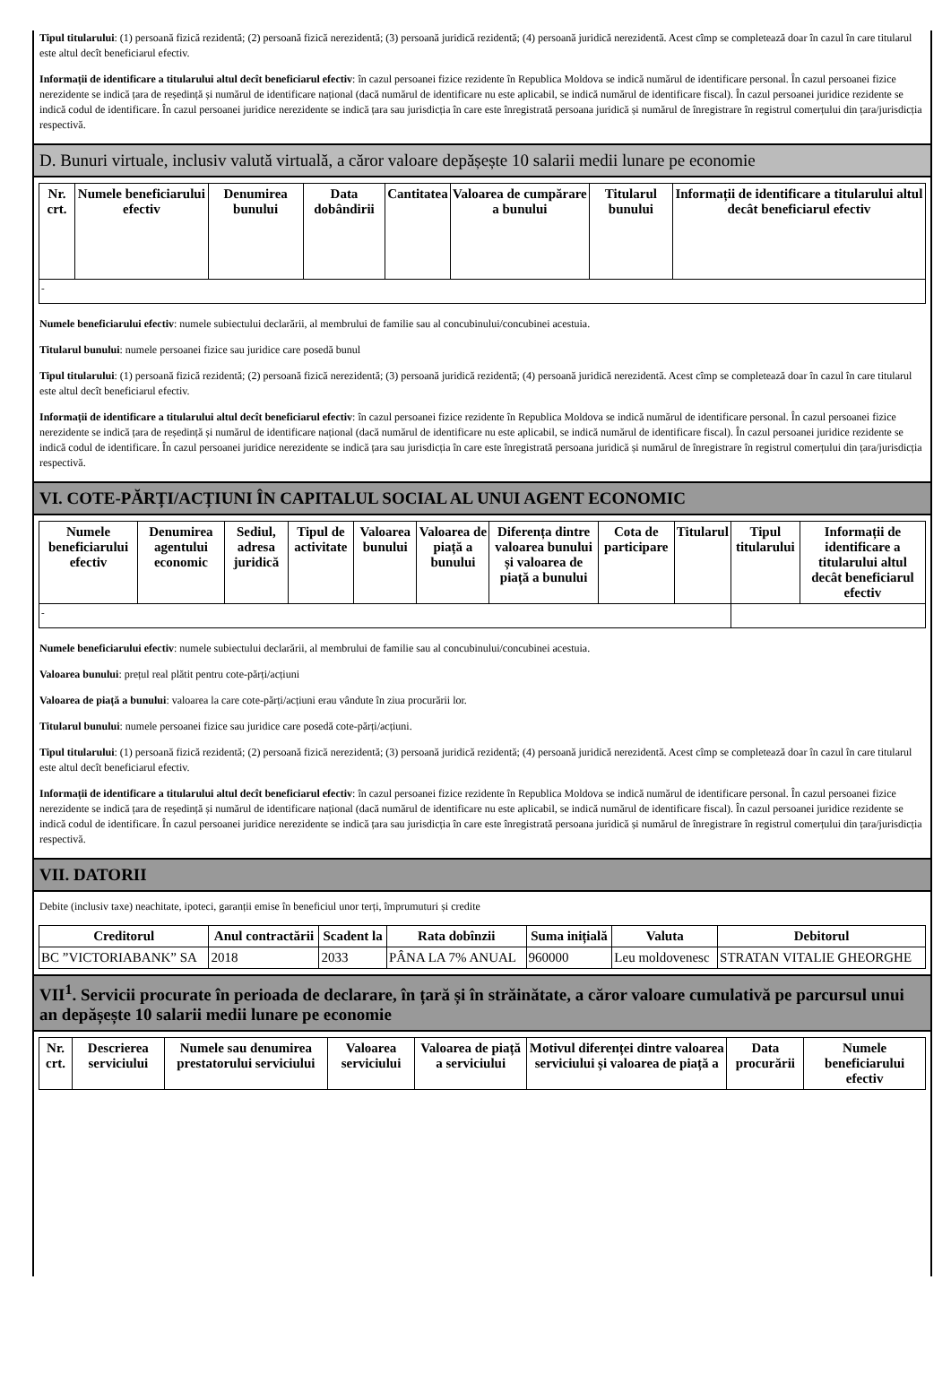Tipul titularului: (1) persoană fizică rezidentă; (2) persoană fizică nerezidentă; (3) persoană juridică rezidentă; (4) persoană juridică nerezidentă. Acest cîmp se completează doar în cazul în care titularul este altul decît beneficiarul efectiv.
Informații de identificare a titularului altul decît beneficiarul efectiv: în cazul persoanei fizice rezidente în Republica Moldova se indică numărul de identificare personal. În cazul persoanei fizice nerezidente se indică țara de reședință și numărul de identificare național (dacă numărul de identificare nu este aplicabil, se indică numărul de identificare fiscal). În cazul persoanei juridice rezidente se indică codul de identificare. În cazul persoanei juridice nerezidente se indică țara sau jurisdicția în care este înregistrată persoana juridică și numărul de înregistrare în registrul comerțului din țara/jurisdicția respectivă.
D. Bunuri virtuale, inclusiv valută virtuală, a căror valoare depășește 10 salarii medii lunare pe economie
| Nr. crt. | Numele beneficiarului efectiv | Denumirea bunului | Data dobândirii | Cantitatea | Valoarea de cumpărare a bunului | Titularul bunului | Informații de identificare a titularului altul decât beneficiarul efectiv |
| --- | --- | --- | --- | --- | --- | --- | --- |
| - | | | | | | | |
Numele beneficiarului efectiv: numele subiectului declarării, al membrului de familie sau al concubinului/concubinei acestuia.
Titularul bunului: numele persoanei fizice sau juridice care posedă bunul
Tipul titularului: (1) persoană fizică rezidentă; (2) persoană fizică nerezidentă; (3) persoană juridică rezidentă; (4) persoană juridică nerezidentă. Acest cîmp se completează doar în cazul în care titularul este altul decît beneficiarul efectiv.
Informații de identificare a titularului altul decît beneficiarul efectiv: în cazul persoanei fizice rezidente în Republica Moldova se indică numărul de identificare personal. În cazul persoanei fizice nerezidente se indică țara de reședință și numărul de identificare național (dacă numărul de identificare nu este aplicabil, se indică numărul de identificare fiscal). În cazul persoanei juridice rezidente se indică codul de identificare. În cazul persoanei juridice nerezidente se indică țara sau jurisdicția în care este înregistrată persoana juridică și numărul de înregistrare în registrul comerțului din țara/jurisdicția respectivă.
VI. COTE-PĂRȚI/ACȚIUNI ÎN CAPITALUL SOCIAL AL UNUI AGENT ECONOMIC
| Numele beneficiarului efectiv | Denumirea agentului economic | Sediul, adresa juridică | Tipul de activitate | Valoarea bunului | Valoarea de piață a bunului | Diferența dintre valoarea bunului și valoarea de piață a bunului | Cota de participare | Titularul | Tipul titularului | Informații de identificare a titularului altul decât beneficiarul efectiv |
| --- | --- | --- | --- | --- | --- | --- | --- | --- | --- | --- |
| - | | | | | | | | | | |
Numele beneficiarului efectiv: numele subiectului declarării, al membrului de familie sau al concubinului/concubinei acestuia.
Valoarea bunului: prețul real plătit pentru cote-părți/acțiuni
Valoarea de piață a bunului: valoarea la care cote-părți/acțiuni erau vândute în ziua procurării lor.
Titularul bunului: numele persoanei fizice sau juridice care posedă cote-părți/acțiuni.
Tipul titularului: (1) persoană fizică rezidentă; (2) persoană fizică nerezidentă; (3) persoană juridică rezidentă; (4) persoană juridică nerezidentă. Acest cîmp se completează doar în cazul în care titularul este altul decît beneficiarul efectiv.
Informații de identificare a titularului altul decît beneficiarul efectiv: în cazul persoanei fizice rezidente în Republica Moldova se indică numărul de identificare personal. În cazul persoanei fizice nerezidente se indică țara de reședință și numărul de identificare național (dacă numărul de identificare nu este aplicabil, se indică numărul de identificare fiscal). În cazul persoanei juridice rezidente se indică codul de identificare. În cazul persoanei juridice nerezidente se indică țara sau jurisdicția în care este înregistrată persoana juridică și numărul de înregistrare în registrul comerțului din țara/jurisdicția respectivă.
VII. DATORII
Debite (inclusiv taxe) neachitate, ipoteci, garanții emise în beneficiul unor terți, împrumuturi și credite
| Creditorul | Anul contractării | Scadent la | Rata dobînzii | Suma inițială | Valuta | Debitorul |
| --- | --- | --- | --- | --- | --- | --- |
| BC ”VICTORIABANK” SA | 2018 | 2033 | PÂNA LA 7% ANUAL | 960000 | Leu moldovenesc | STRATAN VITALIE GHEORGHE |
VII<sup>1</sup>. Servicii procurate în perioada de declarare, în țară și în străinătate, a căror valoare cumulativă pe parcursul unui an depășește 10 salarii medii lunare pe economie
| Nr. crt. | Descrierea serviciului | Numele sau denumirea prestatorului serviciului | Valoarea serviciului | Valoarea de piață a serviciului | Motivul diferenței dintre valoarea serviciului și valoarea de piață a | Data procurării | Numele beneficiarului efectiv |
| --- | --- | --- | --- | --- | --- | --- | --- |